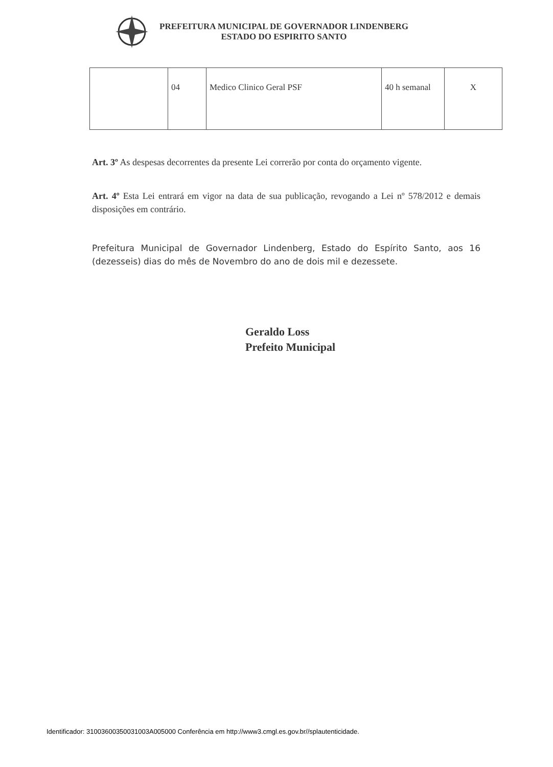PREFEITURA MUNICIPAL DE GOVERNADOR LINDENBERG
ESTADO DO ESPIRITO SANTO
| | 04 | Medico Clinico Geral PSF | 40 h semanal | X |
Art. 3º As despesas decorrentes da presente Lei correrão por conta do orçamento vigente.
Art. 4º Esta Lei entrará em vigor na data de sua publicação, revogando a Lei nº 578/2012 e demais disposições em contrário.
Prefeitura Municipal de Governador Lindenberg, Estado do Espírito Santo, aos 16 (dezesseis) dias do mês de Novembro do ano de dois mil e dezessete.
Geraldo Loss
Prefeito Municipal
Identificador: 31003600350031003A005000 Conferência em http://www3.cmgl.es.gov.br//splautenticidade.